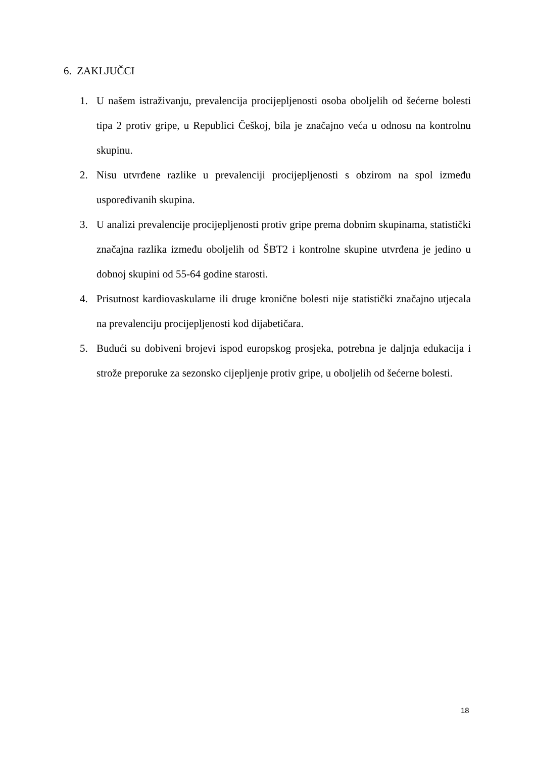6. ZAKLJUČCI
1. U našem istraživanju, prevalencija procijepljenosti osoba oboljelih od šećerne bolesti tipa 2 protiv gripe, u Republici Češkoj, bila je značajno veća u odnosu na kontrolnu skupinu.
2. Nisu utvrđene razlike u prevalenciji procijepljenosti s obzirom na spol između uspoređivanih skupina.
3. U analizi prevalencije procijepljenosti protiv gripe prema dobnim skupinama, statistički značajna razlika između oboljelih od ŠBT2 i kontrolne skupine utvrđena je jedino u dobnoj skupini od 55-64 godine starosti.
4. Prisutnost kardiovaskularne ili druge kronične bolesti nije statistički značajno utjecala na prevalenciju procijepljenosti kod dijabetičara.
5. Budući su dobiveni brojevi ispod europskog prosjeka, potrebna je daljnja edukacija i strože preporuke za sezonsko cijepljenje protiv gripe, u oboljelih od šećerne bolesti.
18